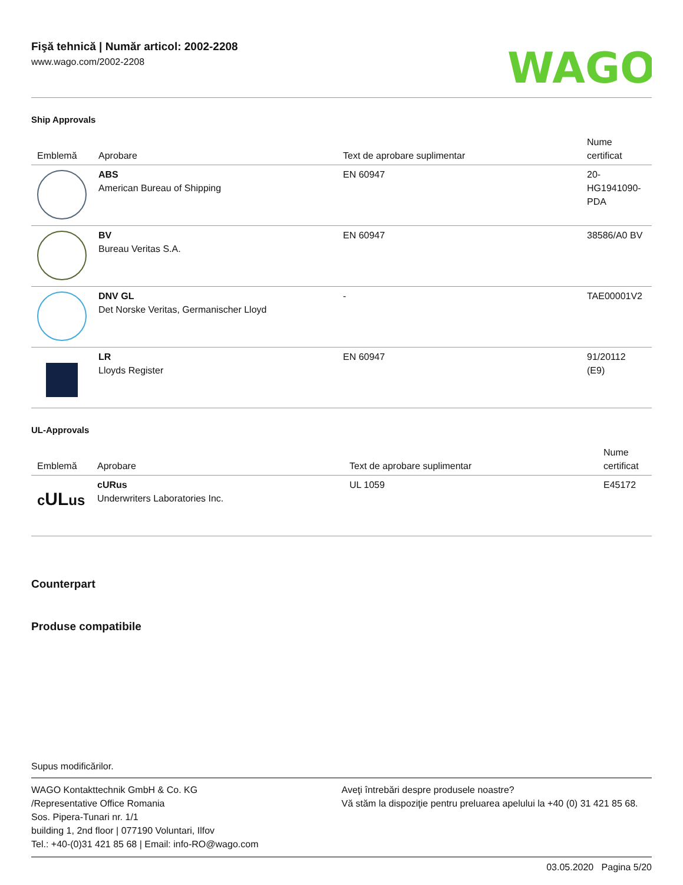Fişă tehnică | Număr articol: 2002-2208
www.wago.com/2002-2208
WAGO
Ship Approvals
| Emblemă | Aprobare | Text de aprobare suplimentar | Nume certificat |
| --- | --- | --- | --- |
| | ABS American Bureau of Shipping | EN 60947 | 20- HG1941090- PDA |
| | BV Bureau Veritas S.A. | EN 60947 | 38586/A0 BV |
| | DNV GL Det Norske Veritas, Germanischer Lloyd | - | TAE00001V2 |
| | LR Lloyds Register | EN 60947 | 91/20112 (E9) |
UL-Approvals
| Emblemă | Aprobare | Text de aprobare suplimentar | Nume certificat |
| --- | --- | --- | --- |
| c UL us | cURus Underwriters Laboratories Inc. | UL 1059 | E45172 |
Counterpart
Produse compatibile
Supus modificărilor.
WAGO Kontakttechnik GmbH & Co. KG
/Representative Office Romania
Sos. Pipera-Tunari nr. 1/1
building 1, 2nd floor | 077190 Voluntari, Ilfov
Tel.: +40-(0)31 421 85 68 | Email: info-RO@wago.com
Aveţi întrebări despre produsele noastre?
Vă stăm la dispoziţie pentru preluarea apelului la +40 (0) 31 421 85 68.
03.05.2020 Pagina 5/20